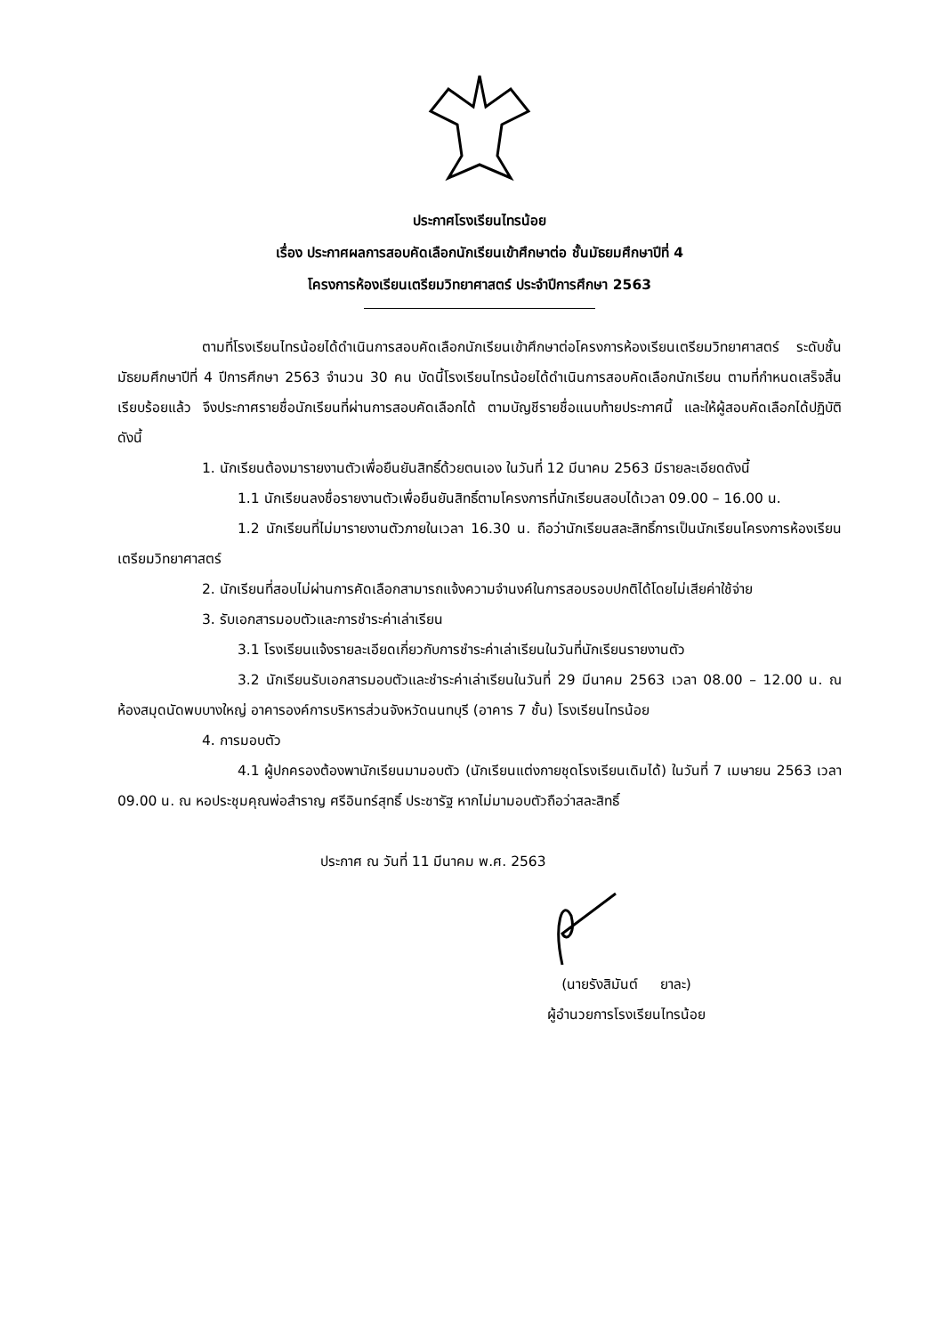ประกาศโรงเรียนไทรน้อย
เรื่อง ประกาศผลการสอบคัดเลือกนักเรียนเข้าศึกษาต่อ ชั้นมัธยมศึกษาปีที่ 4
โครงการห้องเรียนเตรียมวิทยาศาสตร์ ประจำปีการศึกษา 2563
ตามที่โรงเรียนไทรน้อยได้ดำเนินการสอบคัดเลือกนักเรียนเข้าศึกษาต่อโครงการห้องเรียนเตรียมวิทยาศาสตร์ ระดับชั้นมัธยมศึกษาปีที่ 4 ปีการศึกษา 2563 จำนวน 30 คน บัดนี้โรงเรียนไทรน้อยได้ดำเนินการสอบคัดเลือกนักเรียน ตามที่กำหนดเสร็จสิ้นเรียบร้อยแล้ว จึงประกาศรายชื่อนักเรียนที่ผ่านการสอบคัดเลือกได้ ตามบัญชีรายชื่อแนบท้ายประกาศนี้ และให้ผู้สอบคัดเลือกได้ปฏิบัติดังนี้
1. นักเรียนต้องมารายงานตัวเพื่อยืนยันสิทธิ์ด้วยตนเอง ในวันที่ 12 มีนาคม 2563 มีรายละเอียดดังนี้
1.1 นักเรียนลงชื่อรายงานตัวเพื่อยืนยันสิทธิ์ตามโครงการที่นักเรียนสอบได้เวลา 09.00 – 16.00 น.
1.2 นักเรียนที่ไม่มารายงานตัวภายในเวลา 16.30 น. ถือว่านักเรียนสละสิทธิ์การเป็นนักเรียนโครงการห้องเรียนเตรียมวิทยาศาสตร์
2. นักเรียนที่สอบไม่ผ่านการคัดเลือกสามารถแจ้งความจำนงค์ในการสอบรอบปกติได้โดยไม่เสียค่าใช้จ่าย
3. รับเอกสารมอบตัวและการชำระค่าเล่าเรียน
3.1 โรงเรียนแจ้งรายละเอียดเกี่ยวกับการชำระค่าเล่าเรียนในวันที่นักเรียนรายงานตัว
3.2 นักเรียนรับเอกสารมอบตัวและชำระค่าเล่าเรียนในวันที่ 29 มีนาคม 2563 เวลา 08.00 – 12.00 น. ณ ห้องสมุดนัดพบบางใหญ่ อาคารองค์การบริหารส่วนจังหวัดนนทบุรี (อาคาร 7 ชั้น) โรงเรียนไทรน้อย
4. การมอบตัว
4.1 ผู้ปกครองต้องพานักเรียนมามอบตัว (นักเรียนแต่งกายชุดโรงเรียนเดิมได้) ในวันที่ 7 เมษายน 2563 เวลา 09.00 น. ณ หอประชุมคุณพ่อสำราญ ศรีอินทร์สุทธิ์ ประชารัฐ หากไม่มามอบตัวถือว่าสละสิทธิ์
ประกาศ ณ วันที่ 11 มีนาคม พ.ศ. 2563
(นายรังสิมันต์ ยาละ)
ผู้อำนวยการโรงเรียนไทรน้อย